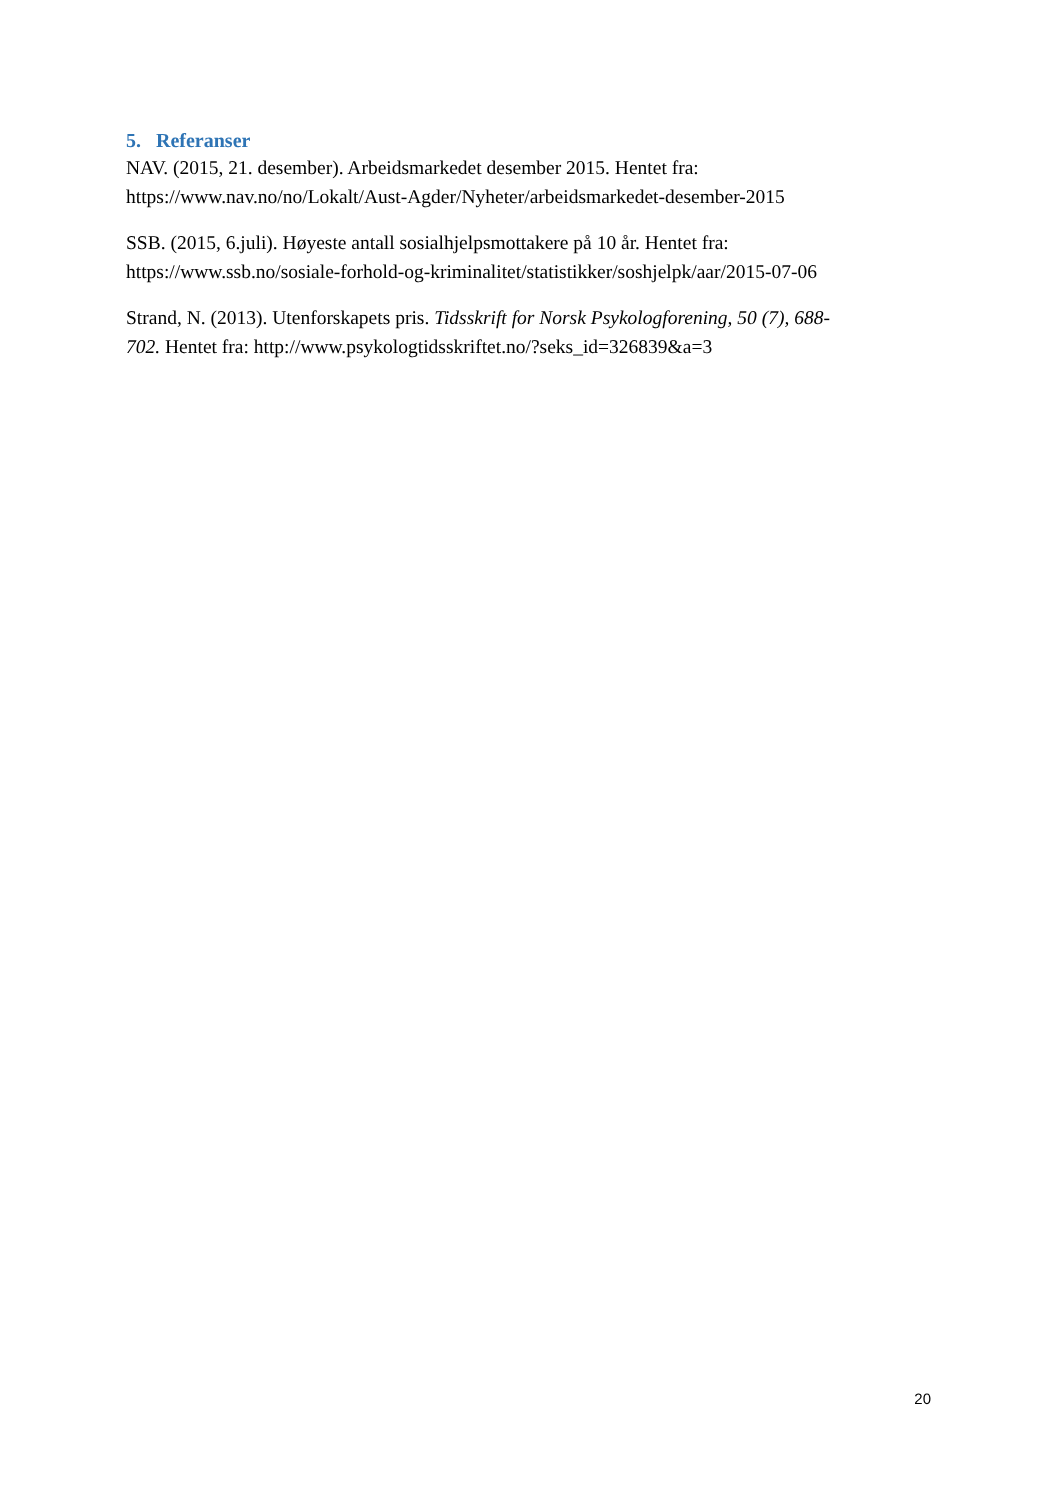5. Referanser
NAV. (2015, 21. desember). Arbeidsmarkedet desember 2015. Hentet fra:
https://www.nav.no/no/Lokalt/Aust-Agder/Nyheter/arbeidsmarkedet-desember-2015
SSB. (2015, 6.juli). Høyeste antall sosialhjelpsmottakere på 10 år. Hentet fra:
https://www.ssb.no/sosiale-forhold-og-kriminalitet/statistikker/soshjelpk/aar/2015-07-06
Strand, N. (2013). Utenforskapets pris. Tidsskrift for Norsk Psykologforening, 50 (7), 688-
702. Hentet fra: http://www.psykologtidsskriftet.no/?seks_id=326839&a=3
20